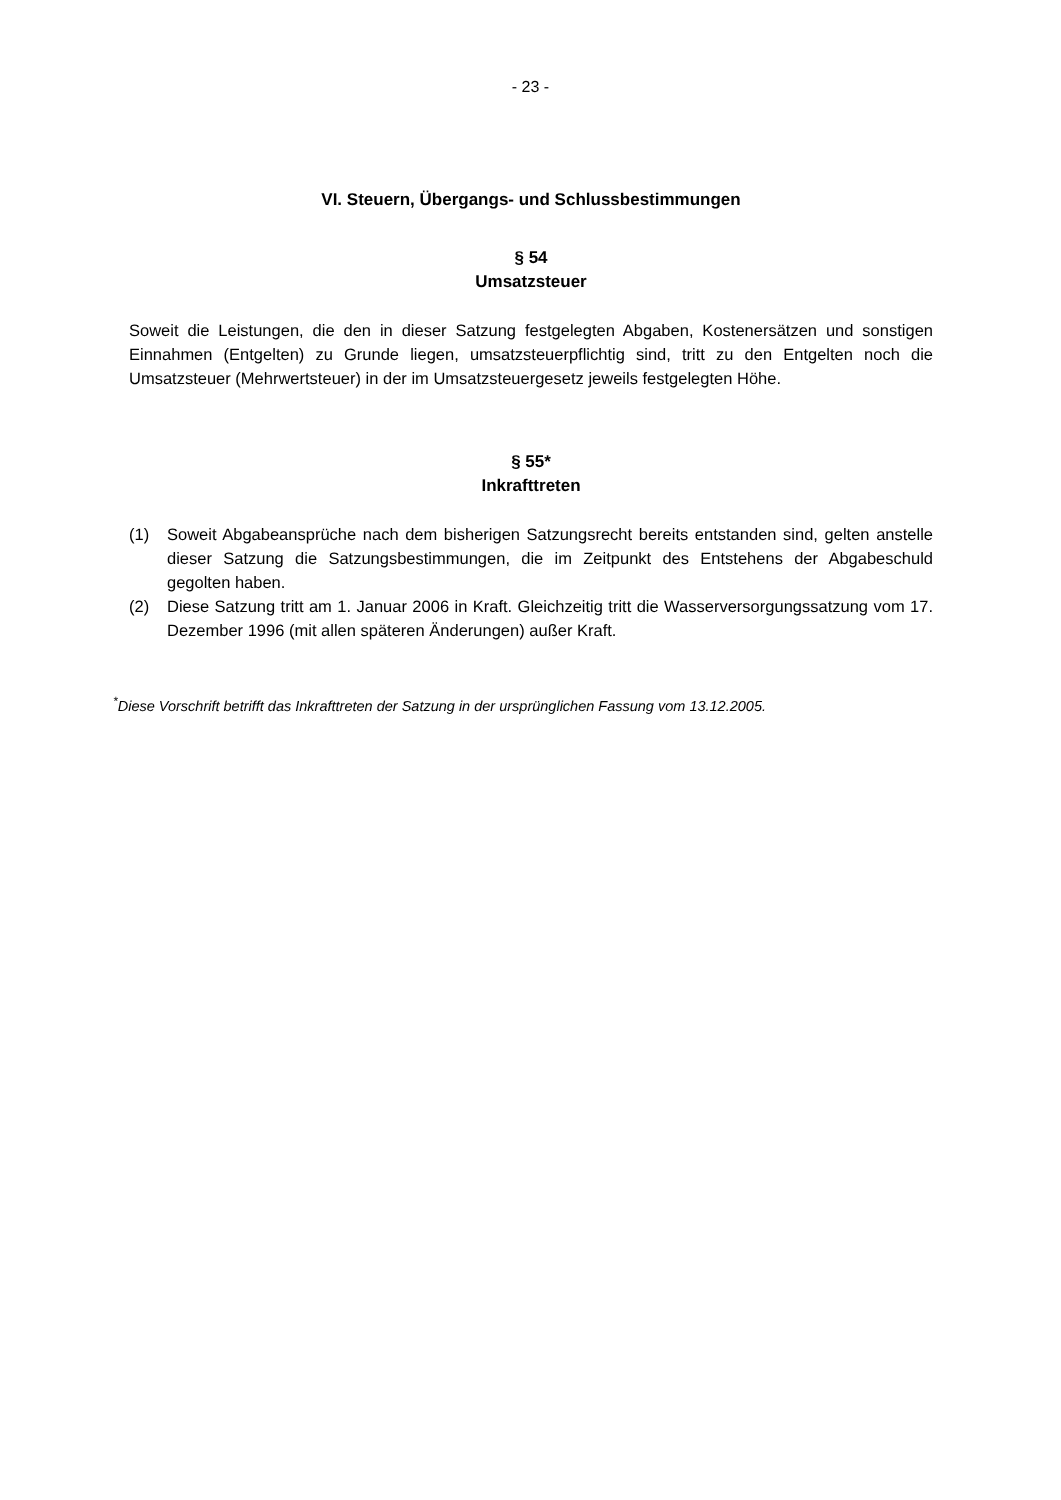- 23 -
VI. Steuern, Übergangs- und Schlussbestimmungen
§ 54
Umsatzsteuer
Soweit die Leistungen, die den in dieser Satzung festgelegten Abgaben, Kostenersätzen und sonstigen Einnahmen (Entgelten) zu Grunde liegen, umsatzsteuerpflichtig sind, tritt zu den Entgelten noch die Umsatzsteuer (Mehrwertsteuer) in der im Umsatzsteuergesetz jeweils festgelegten Höhe.
§ 55*
Inkrafttreten
(1) Soweit Abgabeansprüche nach dem bisherigen Satzungsrecht bereits entstanden sind, gelten anstelle dieser Satzung die Satzungsbestimmungen, die im Zeitpunkt des Entstehens der Abgabeschuld gegolten haben.
(2) Diese Satzung tritt am 1. Januar 2006 in Kraft. Gleichzeitig tritt die Wasserversorgungssatzung vom 17. Dezember 1996 (mit allen späteren Änderungen) außer Kraft.
<sup>*</sup> Diese Vorschrift betrifft das Inkrafttreten der Satzung in der ursprünglichen Fassung vom 13.12.2005.